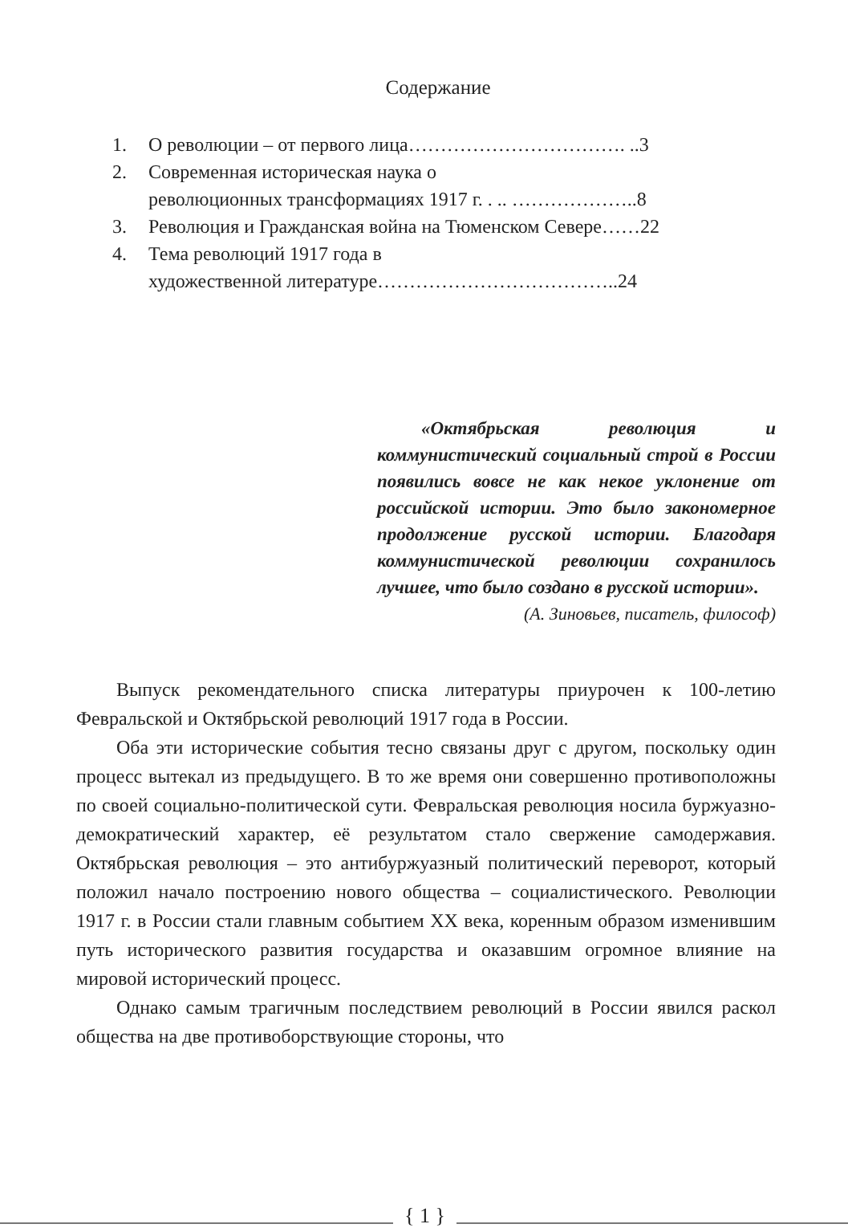Содержание
1. О революции – от первого лица……………………………. ..3
2. Современная историческая наука о
революционных трансформациях 1917 г. . .. ………………..8
3. Революция и Гражданская война на Тюменском Севере……22
4. Тема революций 1917 года в
художественной литературе………………………………..24
«Октябрьская революция и коммунистический социальный строй в России появились вовсе не как некое уклонение от российской истории. Это было закономерное продолжение русской истории. Благодаря коммунистической революции сохранилось лучшее, что было создано в русской истории».
(А. Зиновьев, писатель, философ)
Выпуск рекомендательного списка литературы приурочен к 100-летию Февральской и Октябрьской революций 1917 года в России.
Оба эти исторические события тесно связаны друг с другом, поскольку один процесс вытекал из предыдущего. В то же время они совершенно противоположны по своей социально-политической сути. Февральская революция носила буржуазно-демократический характер, её результатом стало свержение самодержавия. Октябрьская революция – это антибуржуазный политический переворот, который положил начало построению нового общества – социалистического. Революции 1917 г. в России стали главным событием XX века, коренным образом изменившим путь исторического развития государства и оказавшим огромное влияние на мировой исторический процесс.
Однако самым трагичным последствием революций в России явился раскол общества на две противоборствующие стороны, что
{ 1 }